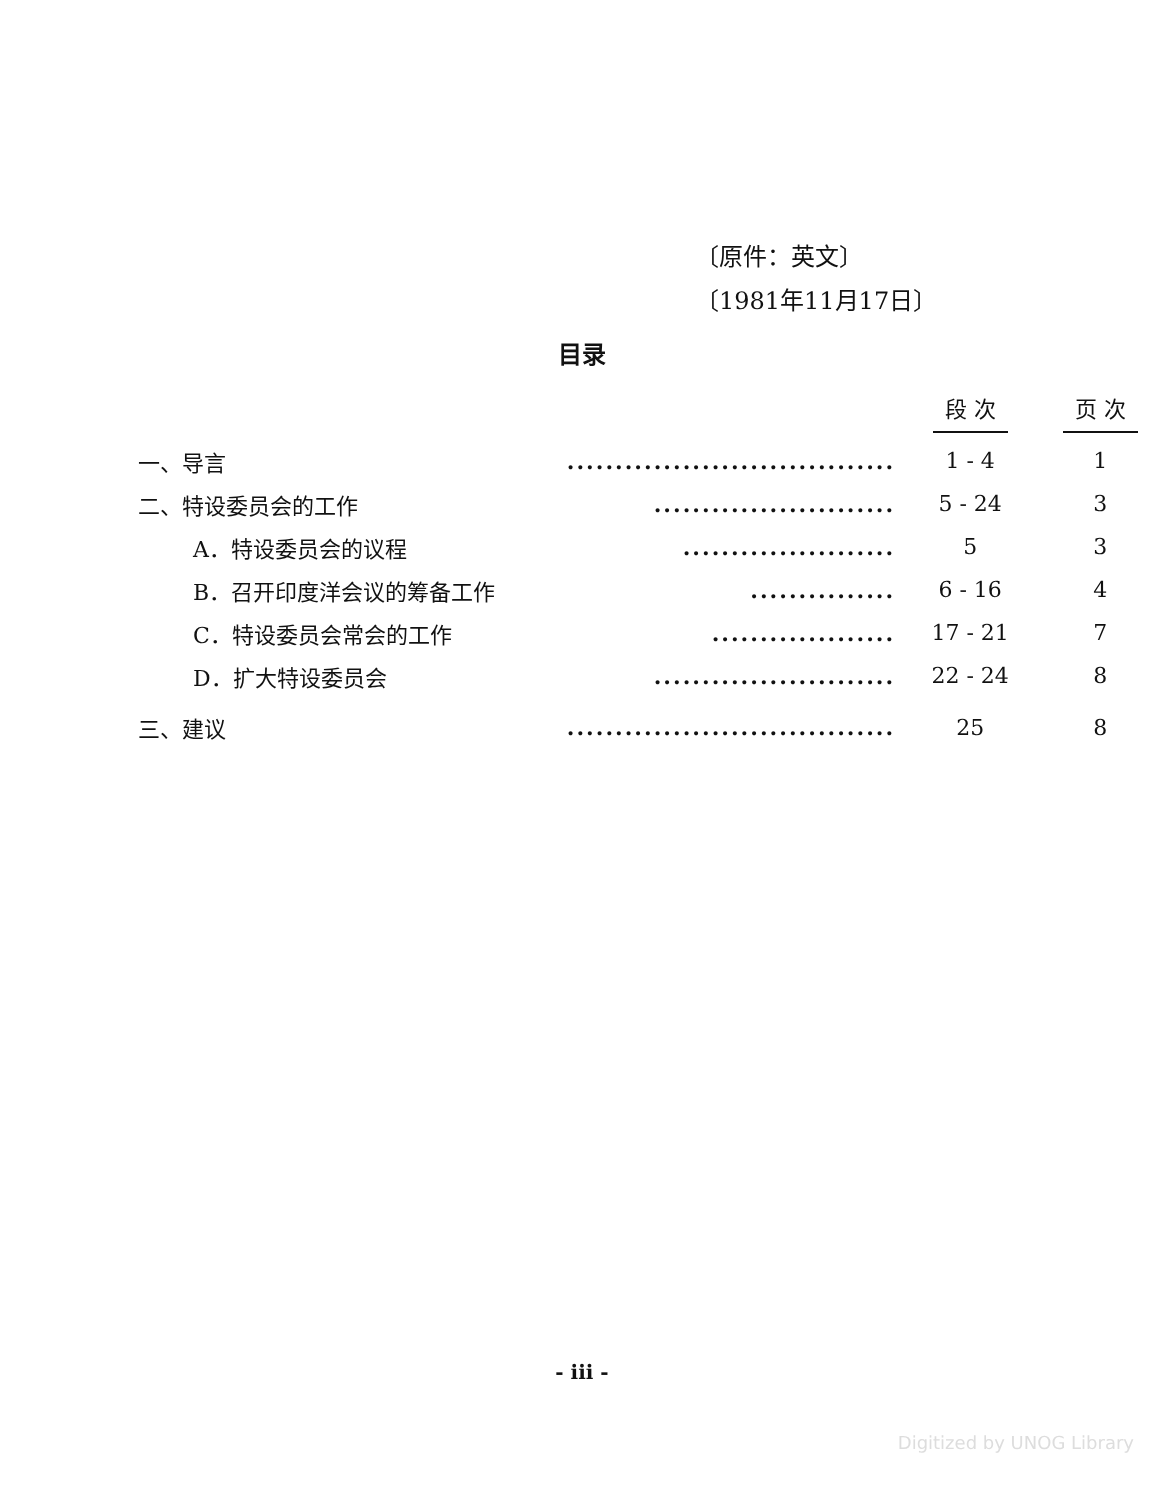〔原件：英文〕
〔1981年11月17日〕
目录
| | | 段 次 | 页 次 |
| --- | --- | --- | --- |
| 一、导言 | .................................. | 1 - 4 | 1 |
| 二、特设委员会的工作 | ......................... | 5 - 24 | 3 |
| A．特设委员会的议程 | ...................... | 5 | 3 |
| B．召开印度洋会议的筹备工作 | ............... | 6 - 16 | 4 |
| C．特设委员会常会的工作 | ................... | 17 - 21 | 7 |
| D．扩大特设委员会 | ......................... | 22 - 24 | 8 |
| 三、建议 | .................................. | 25 | 8 |
- iii -
Digitized by UNOG Library